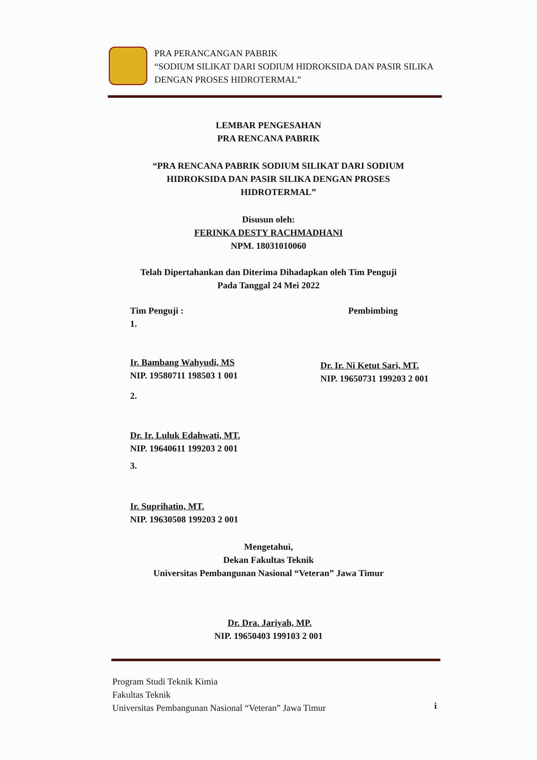PRA PERANCANGAN PABRIK
“SODIUM SILIKAT DARI SODIUM HIDROKSIDA DAN PASIR SILIKA DENGAN PROSES HIDROTERMAL”
LEMBAR PENGESAHAN
PRA RENCANA PABRIK
“PRA RENCANA PABRIK SODIUM SILIKAT DARI SODIUM HIDROKSIDA DAN PASIR SILIKA DENGAN PROSES HIDROTERMAL”
Disusun oleh:
FERINKA DESTY RACHMADHANI
NPM. 18031010060
Telah Dipertahankan dan Diterima Dihadapkan oleh Tim Penguji
Pada Tanggal 24 Mei 2022
Tim Penguji :
1.
Pembimbing
Ir. Bambang Wahyudi, MS
NIP. 19580711 198503 1 001
Dr. Ir. Ni Ketut Sari, MT.
NIP. 19650731 199203 2 001
2.
Dr. Ir. Luluk Edahwati, MT.
NIP. 19640611 199203 2 001
3.
Ir. Suprihatin, MT.
NIP. 19630508 199203 2 001
Mengetahui,
Dekan Fakultas Teknik
Universitas Pembangunan Nasional “Veteran” Jawa Timur
Dr. Dra. Jariyah, MP.
NIP. 19650403 199103 2 001
Program Studi Teknik Kimia
Fakultas Teknik
Universitas Pembangunan Nasional “Veteran” Jawa Timur
i